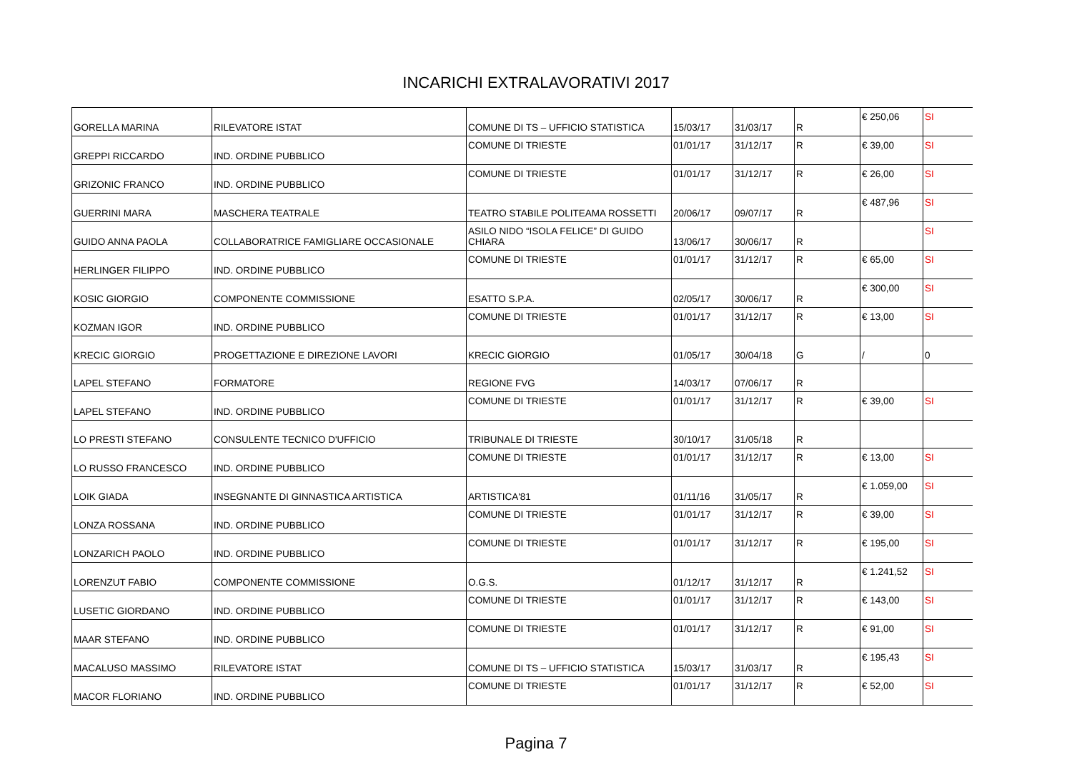INCARICHI EXTRALAVORATIVI 2017
| GORELLA MARINA | RILEVATORE ISTAT | COMUNE DI TS – UFFICIO STATISTICA | 15/03/17 | 31/03/17 | R | € 250,06 | SI |
| GREPPI RICCARDO | IND. ORDINE PUBBLICO | COMUNE DI TRIESTE | 01/01/17 | 31/12/17 | R | € 39,00 | SI |
| GRIZONIC FRANCO | IND. ORDINE PUBBLICO | COMUNE DI TRIESTE | 01/01/17 | 31/12/17 | R | € 26,00 | SI |
| GUERRINI MARA | MASCHERA TEATRALE | TEATRO STABILE POLITEAMA ROSSETTI | 20/06/17 | 09/07/17 | R | € 487,96 | SI |
| GUIDO ANNA PAOLA | COLLABORATRICE FAMIGLIARE OCCASIONALE | ASILO NIDO “ISOLA FELICE” DI GUIDO CHIARA | 13/06/17 | 30/06/17 | R | | SI |
| HERLINGER FILIPPO | IND. ORDINE PUBBLICO | COMUNE DI TRIESTE | 01/01/17 | 31/12/17 | R | € 65,00 | SI |
| KOSIC GIORGIO | COMPONENTE COMMISSIONE | ESATTO S.P.A. | 02/05/17 | 30/06/17 | R | € 300,00 | SI |
| KOZMAN IGOR | IND. ORDINE PUBBLICO | COMUNE DI TRIESTE | 01/01/17 | 31/12/17 | R | € 13,00 | SI |
| KRECIC GIORGIO | PROGETTAZIONE E DIREZIONE LAVORI | KRECIC GIORGIO | 01/05/17 | 30/04/18 | G | / | 0 |
| LAPEL STEFANO | FORMATORE | REGIONE FVG | 14/03/17 | 07/06/17 | R | | |
| LAPEL STEFANO | IND. ORDINE PUBBLICO | COMUNE DI TRIESTE | 01/01/17 | 31/12/17 | R | € 39,00 | SI |
| LO PRESTI STEFANO | CONSULENTE TECNICO D'UFFICIO | TRIBUNALE DI TRIESTE | 30/10/17 | 31/05/18 | R | | |
| LO RUSSO FRANCESCO | IND. ORDINE PUBBLICO | COMUNE DI TRIESTE | 01/01/17 | 31/12/17 | R | € 13,00 | SI |
| LOIK GIADA | INSEGNANTE DI GINNASTICA ARTISTICA | ARTISTICA'81 | 01/11/16 | 31/05/17 | R | € 1.059,00 | SI |
| LONZA ROSSANA | IND. ORDINE PUBBLICO | COMUNE DI TRIESTE | 01/01/17 | 31/12/17 | R | € 39,00 | SI |
| LONZARICH PAOLO | IND. ORDINE PUBBLICO | COMUNE DI TRIESTE | 01/01/17 | 31/12/17 | R | € 195,00 | SI |
| LORENZUT FABIO | COMPONENTE COMMISSIONE | O.G.S. | 01/12/17 | 31/12/17 | R | € 1.241,52 | SI |
| LUSETIC GIORDANO | IND. ORDINE PUBBLICO | COMUNE DI TRIESTE | 01/01/17 | 31/12/17 | R | € 143,00 | SI |
| MAAR STEFANO | IND. ORDINE PUBBLICO | COMUNE DI TRIESTE | 01/01/17 | 31/12/17 | R | € 91,00 | SI |
| MACALUSO MASSIMO | RILEVATORE ISTAT | COMUNE DI TS – UFFICIO STATISTICA | 15/03/17 | 31/03/17 | R | € 195,43 | SI |
| MACOR FLORIANO | IND. ORDINE PUBBLICO | COMUNE DI TRIESTE | 01/01/17 | 31/12/17 | R | € 52,00 | SI |
Pagina 7